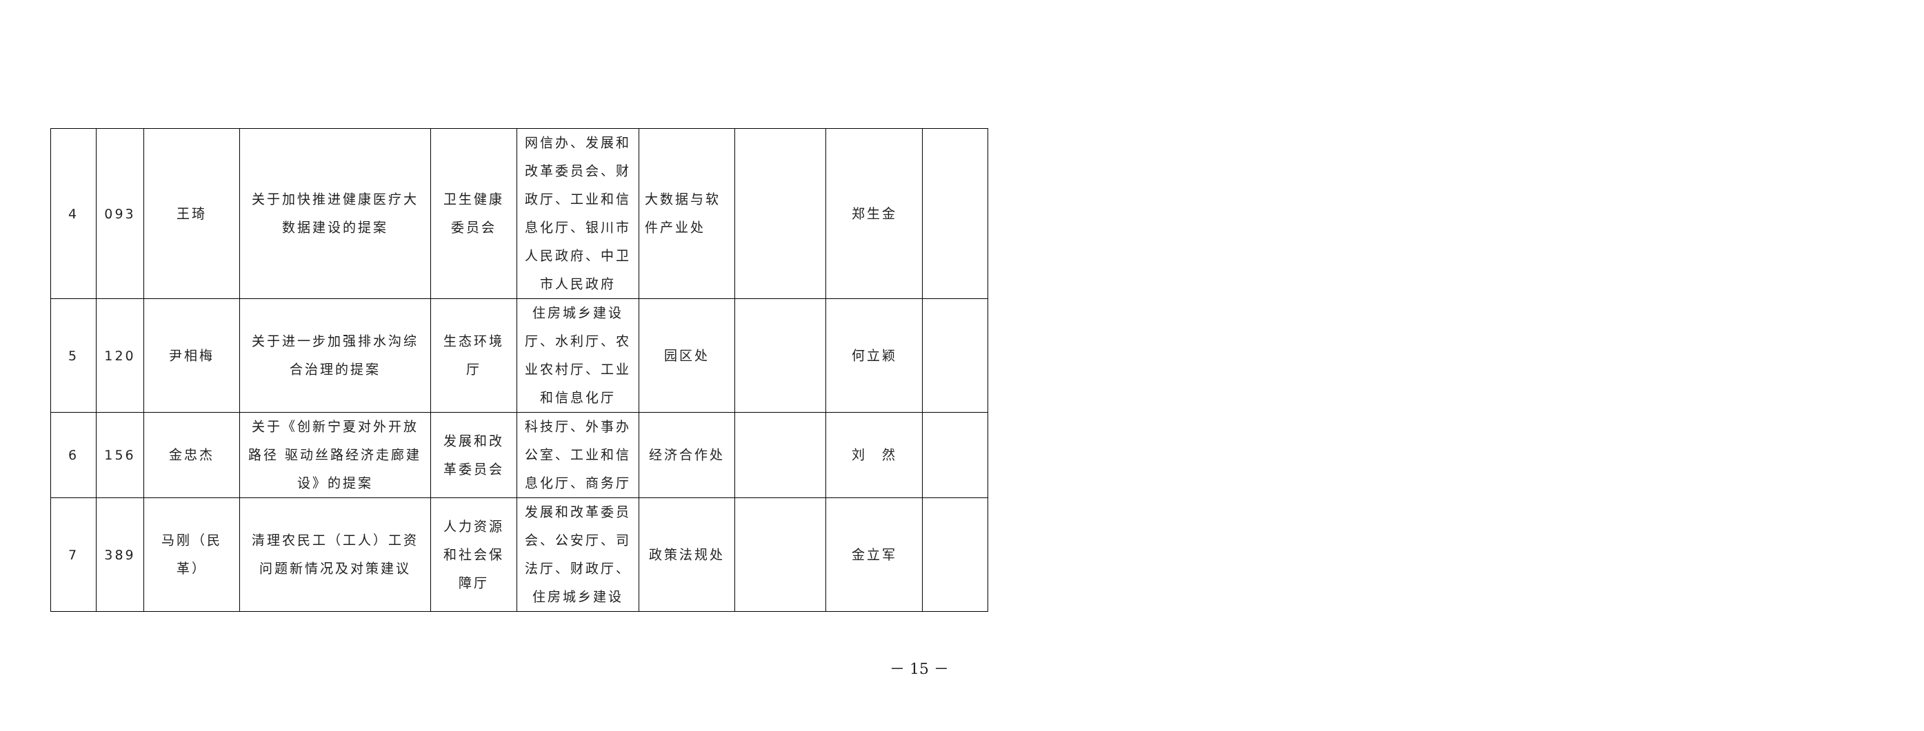| 4 | 093 | 王琦 | 关于加快推进健康医疗大数据建设的提案 | 卫生健康委员会 | 网信办、发展和改革委员会、财政厅、工业和信息化厅、银川市人民政府、中卫市人民政府 | 大数据与软件产业处 | | 郑生金 | |
| 5 | 120 | 尹相梅 | 关于进一步加强排水沟综合治理的提案 | 生态环境厅 | 住房城乡建设厅、水利厅、农业农村厅、工业和信息化厅 | 园区处 | | 何立颖 | |
| 6 | 156 | 金忠杰 | 关于《创新宁夏对外开放路径 驱动丝路经济走廊建设》的提案 | 发展和改革委员会 | 科技厅、外事办公室、工业和信息化厅、商务厅 | 经济合作处 | | 刘 然 | |
| 7 | 389 | 马刚（民革） | 清理农民工（工人）工资问题新情况及对策建议 | 人力资源和社会保障厅 | 发展和改革委员会、公安厅、司法厅、财政厅、住房城乡建设 | 政策法规处 | | 金立军 | |
－ 15 －